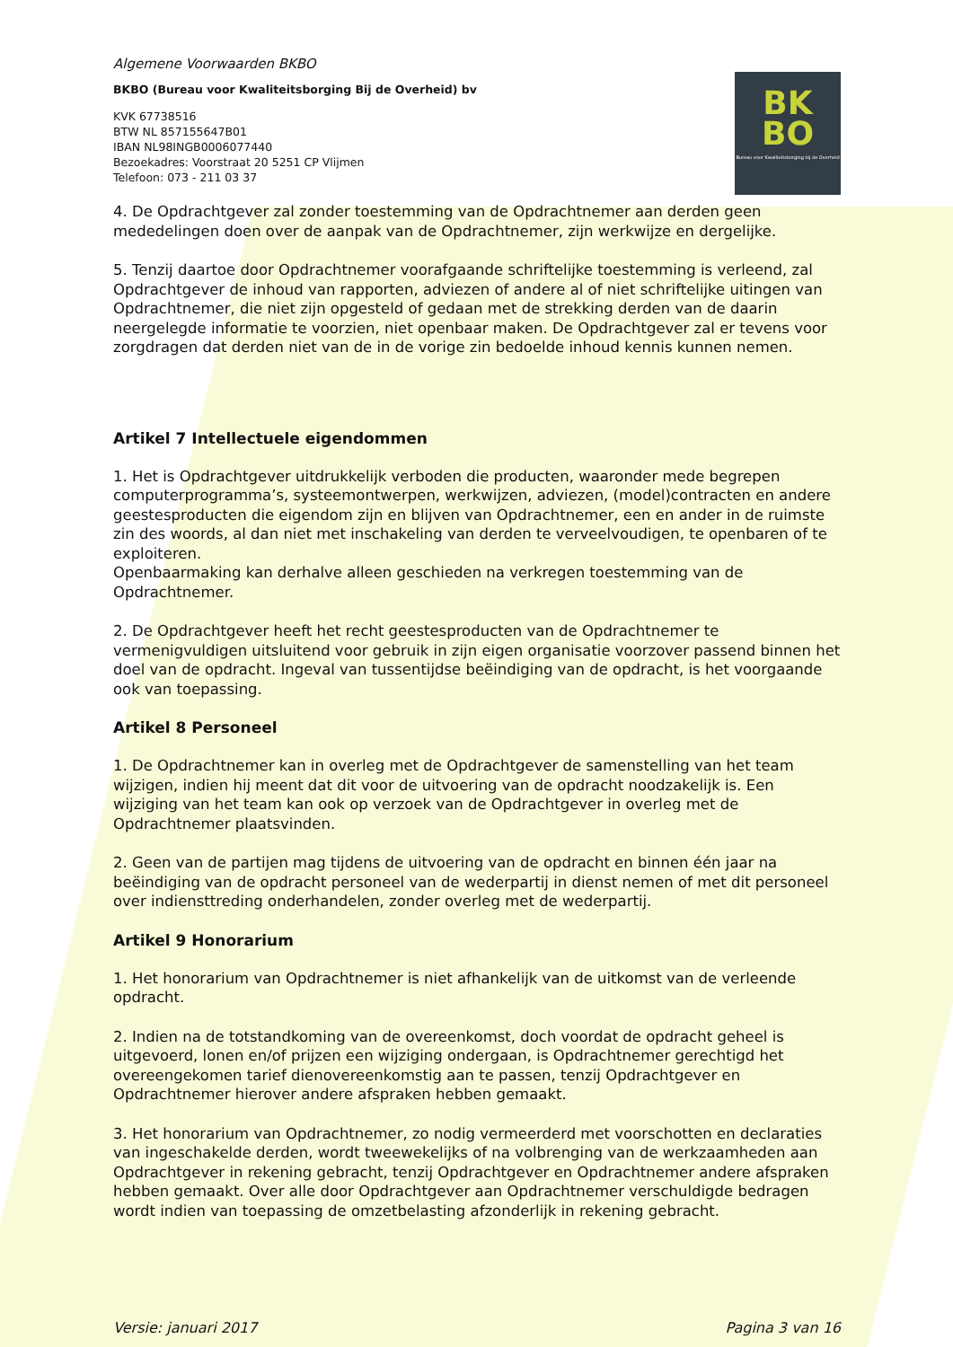Algemene Voorwaarden BKBO
BKBO (Bureau voor Kwaliteitsborging Bij de Overheid) bv
KVK 67738516
BTW NL 857155647B01
IBAN NL98INGB0006077440
Bezoekadres: Voorstraat 20 5251 CP Vlijmen
Telefoon: 073 - 211 03 37
BK
BO
Bureau voor Kwaliteitsborging bij de Overheid
4. De Opdrachtgever zal zonder toestemming van de Opdrachtnemer aan derden geen mededelingen doen over de aanpak van de Opdrachtnemer, zijn werkwijze en dergelijke.
5. Tenzij daartoe door Opdrachtnemer voorafgaande schriftelijke toestemming is verleend, zal Opdrachtgever de inhoud van rapporten, adviezen of andere al of niet schriftelijke uitingen van Opdrachtnemer, die niet zijn opgesteld of gedaan met de strekking derden van de daarin neergelegde informatie te voorzien, niet openbaar maken. De Opdrachtgever zal er tevens voor zorgdragen dat derden niet van de in de vorige zin bedoelde inhoud kennis kunnen nemen.
Artikel 7 Intellectuele eigendommen
1. Het is Opdrachtgever uitdrukkelijk verboden die producten, waaronder mede begrepen computerprogramma’s, systeemontwerpen, werkwijzen, adviezen, (model)contracten en andere geestesproducten die eigendom zijn en blijven van Opdrachtnemer, een en ander in de ruimste zin des woords, al dan niet met inschakeling van derden te verveelvoudigen, te openbaren of te exploiteren.
Openbaarmaking kan derhalve alleen geschieden na verkregen toestemming van de Opdrachtnemer.
2. De Opdrachtgever heeft het recht geestesproducten van de Opdrachtnemer te vermenigvuldigen uitsluitend voor gebruik in zijn eigen organisatie voorzover passend binnen het doel van de opdracht. Ingeval van tussentijdse beëindiging van de opdracht, is het voorgaande ook van toepassing.
Artikel 8 Personeel
1. De Opdrachtnemer kan in overleg met de Opdrachtgever de samenstelling van het team wijzigen, indien hij meent dat dit voor de uitvoering van de opdracht noodzakelijk is. Een wijziging van het team kan ook op verzoek van de Opdrachtgever in overleg met de Opdrachtnemer plaatsvinden.
2. Geen van de partijen mag tijdens de uitvoering van de opdracht en binnen één jaar na beëindiging van de opdracht personeel van de wederpartij in dienst nemen of met dit personeel over indiensttreding onderhandelen, zonder overleg met de wederpartij.
Artikel 9 Honorarium
1. Het honorarium van Opdrachtnemer is niet afhankelijk van de uitkomst van de verleende opdracht.
2. Indien na de totstandkoming van de overeenkomst, doch voordat de opdracht geheel is uitgevoerd, lonen en/of prijzen een wijziging ondergaan, is Opdrachtnemer gerechtigd het overeengekomen tarief dienovereenkomstig aan te passen, tenzij Opdrachtgever en Opdrachtnemer hierover andere afspraken hebben gemaakt.
3. Het honorarium van Opdrachtnemer, zo nodig vermeerderd met voorschotten en declaraties van ingeschakelde derden, wordt tweewekelijks of na volbrenging van de werkzaamheden aan Opdrachtgever in rekening gebracht, tenzij Opdrachtgever en Opdrachtnemer andere afspraken hebben gemaakt. Over alle door Opdrachtgever aan Opdrachtnemer verschuldigde bedragen wordt indien van toepassing de omzetbelasting afzonderlijk in rekening gebracht.
Versie: januari 2017 Pagina 3 van 16